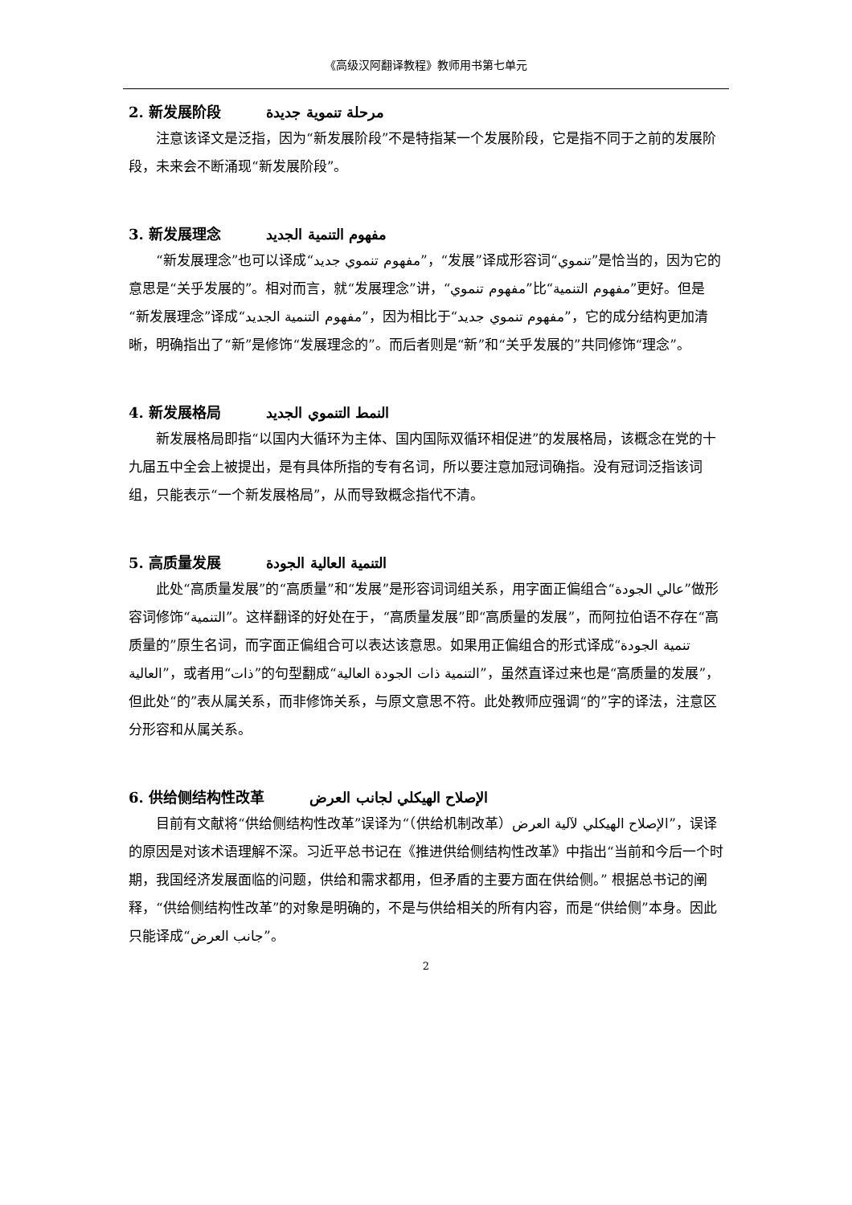《高级汉阿翻译教程》教师用书第七单元
2. 新发展阶段 مرحلة تنموية جديدة
注意该译文是泛指，因为“新发展阶段”不是特指某一个发展阶段，它是指不同于之前的发展阶段，未来会不断涌现“新发展阶段”。
3. 新发展理念 مفهوم التنمية الجديد
“新发展理念”也可以译成“مفهوم تنموي جديد”，“发展”译成形容词“تنموي”是恰当的，因为它的意思是“关乎发展的”。相对而言，就“发展理念”讲，“مفهوم تنموي”比“مفهوم التنمية”更好。但是“新发展理念”译成“مفهوم التنمية الجديد”，因为相比于“مفهوم تنموي جديد”，它的成分结构更加清晰，明确指出了“新”是修饰“发展理念的”。而后者则是“新”和“关乎发展的”共同修饰“理念”。
4. 新发展格局 النمط التنموي الجديد
新发展格局即指“以国内大循环为主体、国内国际双循环相促进”的发展格局，该概念在党的十九届五中全会上被提出，是有具体所指的专有名词，所以要注意加冠词确指。没有冠词泛指该词组，只能表示“一个新发展格局”，从而导致概念指代不清。
5. 高质量发展 التنمية العالية الجودة
此处“高质量发展”的“高质量”和“发展”是形容词词组关系，用字面正偏组合“عالي الجودة”做形容词修饰“التنمية”。这样翻译的好处在于，“高质量发展”即“高质量的发展”，而阿拉伯语不存在“高质量的”原生名词，而字面正偏组合可以表达该意思。如果用正偏组合的形式译成“تنمية الجودة العالية”，或者用“ذات”的句型翻成“التنمية ذات الجودة العالية”，虽然直译过来也是“高质量的发展”，但此处“的”表从属关系，而非修饰关系，与原文意思不符。此处教师应强调“的”字的译法，注意区分形容和从属关系。
6. 供给侧结构性改革 الإصلاح الهيكلي لجانب العرض
目前有文献将“供给侧结构性改革”误译为“（供给机制改革）الإصلاح الهيكلي لآلية العرض”，误译的原因是对该术语理解不深。习近平总书记在《推进供给侧结构性改革》中指出“当前和今后一个时期，我国经济发展面临的问题，供给和需求都用，但矛盾的主要方面在供给侧。” 根据总书记的阐释，“供给侧结构性改革”的对象是明确的，不是与供给相关的所有内容，而是“供给侧”本身。因此只能译成“جانب العرض”。
2